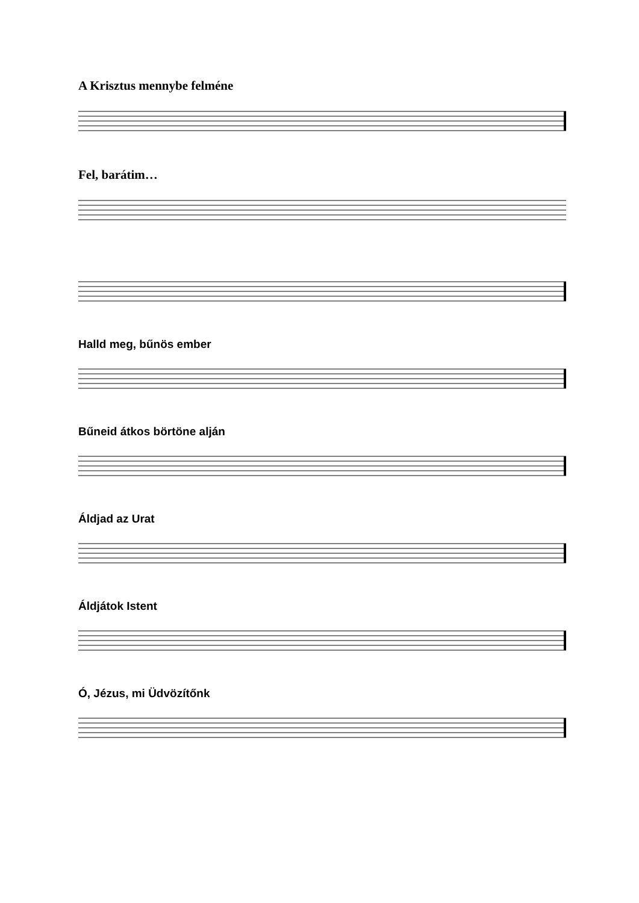A Krisztus mennybe felméne
Fel, barátim…
Halld meg, bűnös ember
Bűneid átkos börtöne alján
Áldjad az Urat
Áldjátok Istent
Ó, Jézus, mi Üdvözítőnk